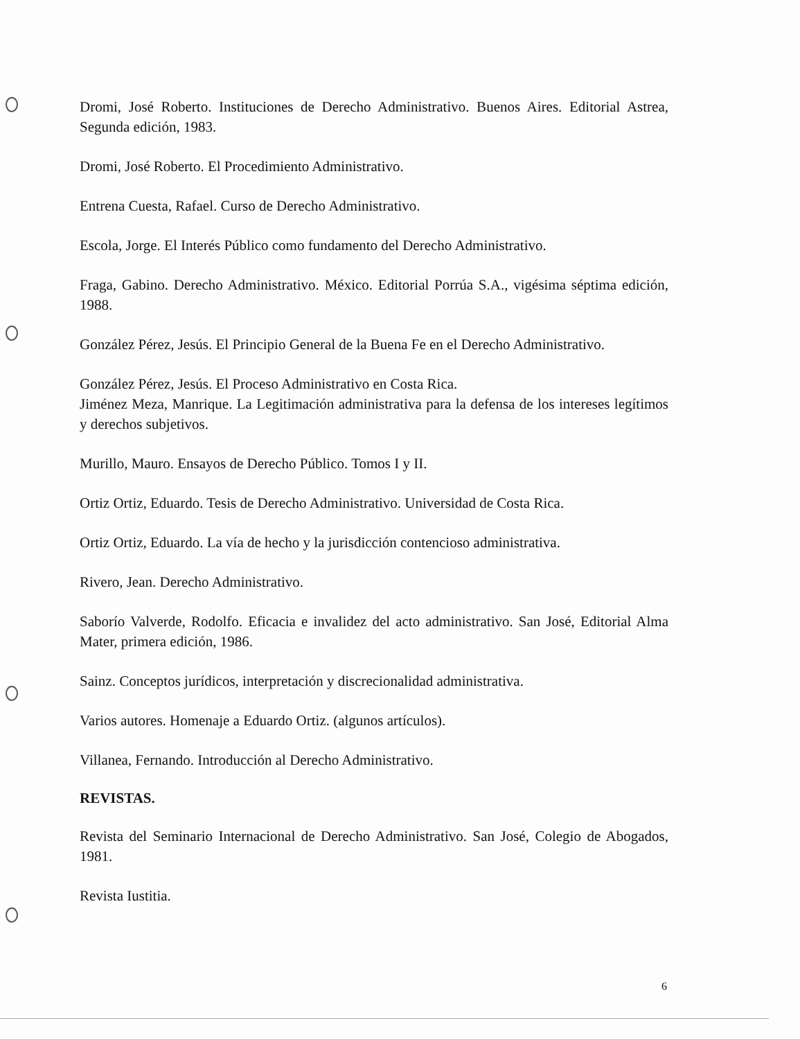Dromi, José Roberto. Instituciones de Derecho Administrativo. Buenos Aires. Editorial Astrea, Segunda edición, 1983.
Dromi, José Roberto. El Procedimiento Administrativo.
Entrena Cuesta, Rafael. Curso de Derecho Administrativo.
Escola, Jorge. El Interés Público como fundamento del Derecho Administrativo.
Fraga, Gabino. Derecho Administrativo. México. Editorial Porrúa S.A., vigésima séptima edición, 1988.
González Pérez, Jesús. El Principio General de la Buena Fe en el Derecho Administrativo.
González Pérez, Jesús. El Proceso Administrativo en Costa Rica.
Jiménez Meza, Manrique. La Legitimación administrativa para la defensa de los intereses legítimos y derechos subjetivos.
Murillo, Mauro. Ensayos de Derecho Público. Tomos I y II.
Ortiz Ortiz, Eduardo. Tesis de Derecho Administrativo. Universidad de Costa Rica.
Ortiz Ortiz, Eduardo. La vía de hecho y la jurisdicción contencioso administrativa.
Rivero, Jean. Derecho Administrativo.
Saborío Valverde, Rodolfo. Eficacia e invalidez del acto administrativo. San José, Editorial Alma Mater, primera edición, 1986.
Sainz. Conceptos jurídicos, interpretación y discrecionalidad administrativa.
Varios autores. Homenaje a Eduardo Ortiz. (algunos artículos).
Villanea, Fernando. Introducción al Derecho Administrativo.
REVISTAS.
Revista del Seminario Internacional de Derecho Administrativo. San José, Colegio de Abogados, 1981.
Revista Iustitia.
6